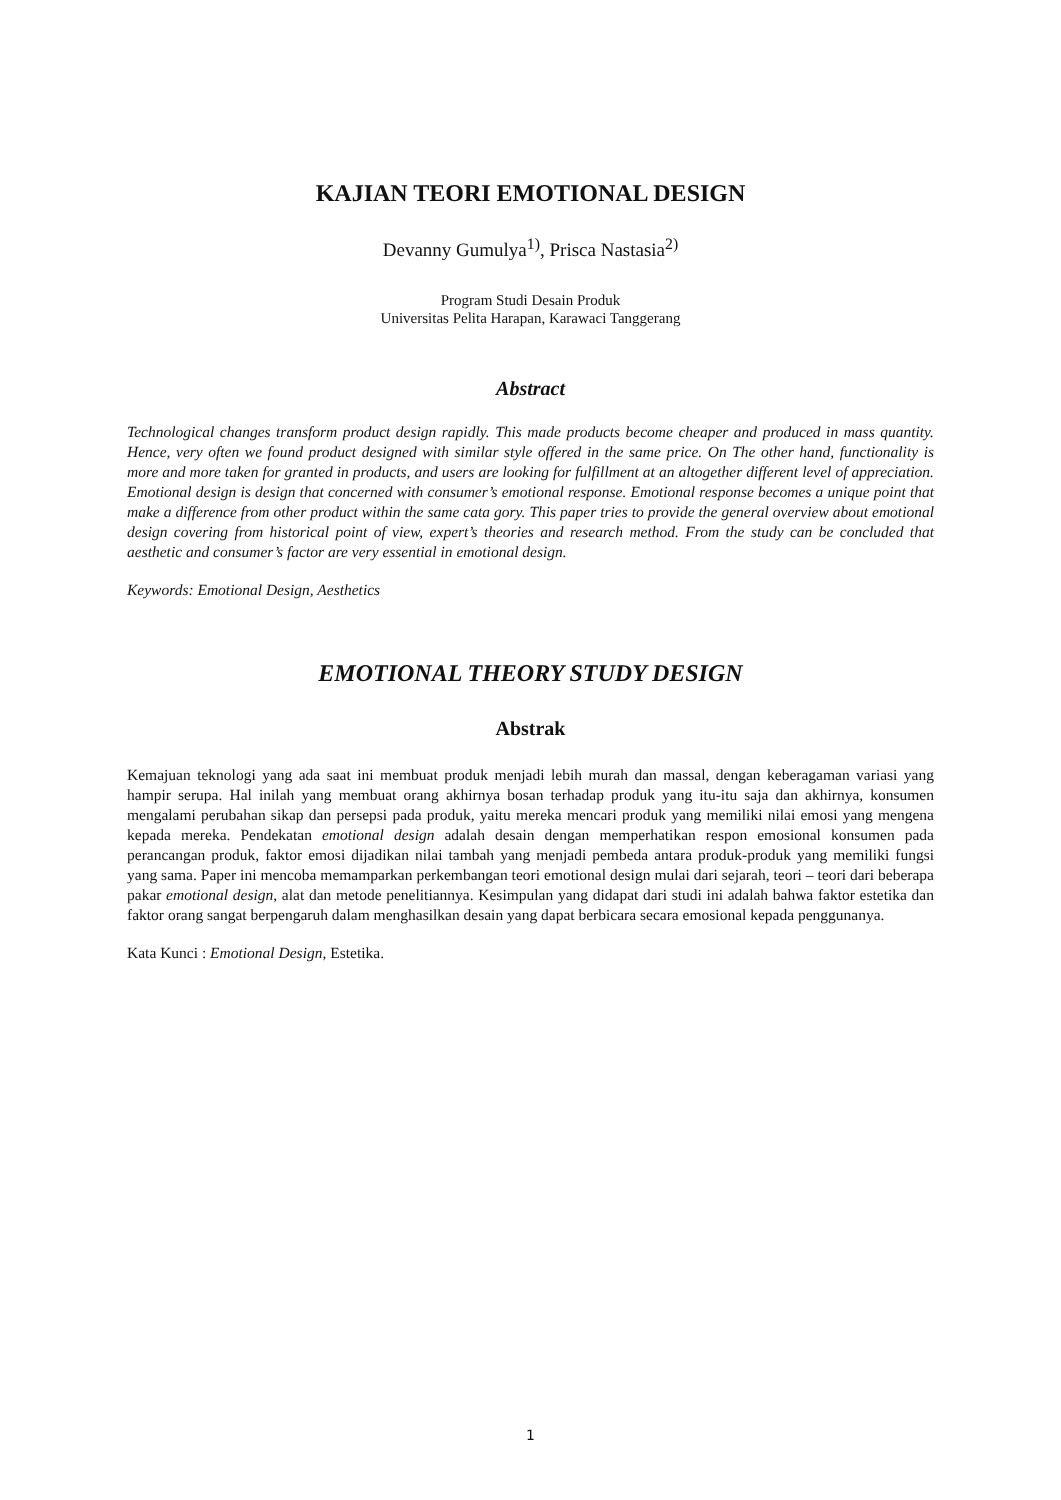KAJIAN TEORI EMOTIONAL DESIGN
Devanny Gumulya<sup>1)</sup>, Prisca Nastasia<sup>2)</sup>
Program Studi Desain Produk
Universitas Pelita Harapan, Karawaci Tanggerang
Abstract
Technological changes transform product design rapidly. This made products become cheaper and produced in mass quantity. Hence, very often we found product designed with similar style offered in the same price. On The other hand, functionality is more and more taken for granted in products, and users are looking for fulfillment at an altogether different level of appreciation. Emotional design is design that concerned with consumer’s emotional response. Emotional response becomes a unique point that make a difference from other product within the same cata gory. This paper tries to provide the general overview about emotional design covering from historical point of view, expert’s theories and research method. From the study can be concluded that aesthetic and consumer’s factor are very essential in emotional design.
Keywords: Emotional Design, Aesthetics
EMOTIONAL THEORY STUDY DESIGN
Abstrak
Kemajuan teknologi yang ada saat ini membuat produk menjadi lebih murah dan massal, dengan keberagaman variasi yang hampir serupa. Hal inilah yang membuat orang akhirnya bosan terhadap produk yang itu-itu saja dan akhirnya, konsumen mengalami perubahan sikap dan persepsi pada produk, yaitu mereka mencari produk yang memiliki nilai emosi yang mengena kepada mereka. Pendekatan emotional design adalah desain dengan memperhatikan respon emosional konsumen pada perancangan produk, faktor emosi dijadikan nilai tambah yang menjadi pembeda antara produk-produk yang memiliki fungsi yang sama. Paper ini mencoba memamparkan perkembangan teori emotional design mulai dari sejarah, teori – teori dari beberapa pakar emotional design, alat dan metode penelitiannya. Kesimpulan yang didapat dari studi ini adalah bahwa faktor estetika dan faktor orang sangat berpengaruh dalam menghasilkan desain yang dapat berbicara secara emosional kepada penggunanya.
Kata Kunci : Emotional Design, Estetika.
1